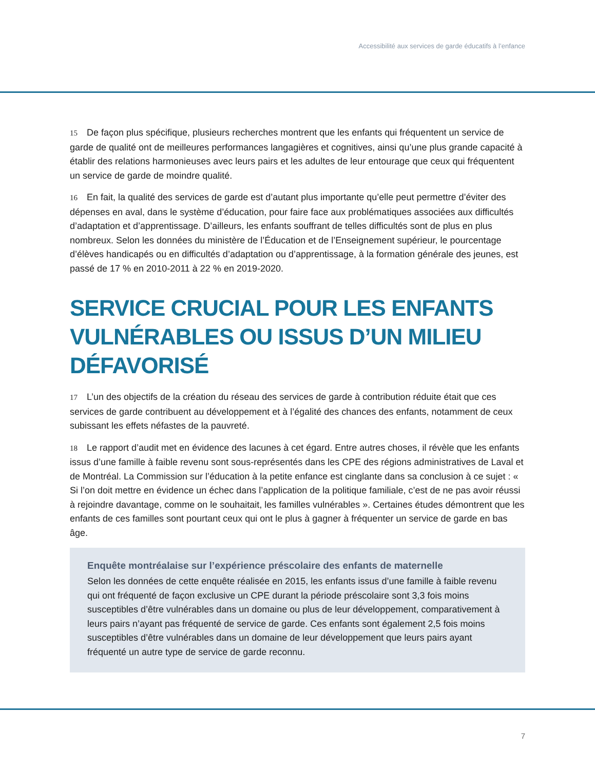Accessibilité aux services de garde éducatifs à l’enfance
15 De façon plus spécifique, plusieurs recherches montrent que les enfants qui fréquentent un service de garde de qualité ont de meilleures performances langagières et cognitives, ainsi qu’une plus grande capacité à établir des relations harmonieuses avec leurs pairs et les adultes de leur entourage que ceux qui fréquentent un service de garde de moindre qualité.
16 En fait, la qualité des services de garde est d’autant plus importante qu’elle peut permettre d’éviter des dépenses en aval, dans le système d’éducation, pour faire face aux problématiques associées aux difficultés d’adaptation et d’apprentissage. D’ailleurs, les enfants souffrant de telles difficultés sont de plus en plus nombreux. Selon les données du ministère de l’Éducation et de l’Enseignement supérieur, le pourcentage d’élèves handicapés ou en difficultés d’adaptation ou d’apprentissage, à la formation générale des jeunes, est passé de 17 % en 2010-2011 à 22 % en 2019-2020.
SERVICE CRUCIAL POUR LES ENFANTS VULNÉRABLES OU ISSUS D’UN MILIEU DÉFAVORISÉ
17 L’un des objectifs de la création du réseau des services de garde à contribution réduite était que ces services de garde contribuent au développement et à l’égalité des chances des enfants, notamment de ceux subissant les effets néfastes de la pauvreté.
18 Le rapport d’audit met en évidence des lacunes à cet égard. Entre autres choses, il révèle que les enfants issus d’une famille à faible revenu sont sous-représentés dans les CPE des régions administratives de Laval et de Montréal. La Commission sur l’éducation à la petite enfance est cinglante dans sa conclusion à ce sujet : « Si l’on doit mettre en évidence un échec dans l’application de la politique familiale, c’est de ne pas avoir réussi à rejoindre davantage, comme on le souhaitait, les familles vulnérables ». Certaines études démontrent que les enfants de ces familles sont pourtant ceux qui ont le plus à gagner à fréquenter un service de garde en bas âge.
Enquête montréalaise sur l’expérience préscolaire des enfants de maternelle
Selon les données de cette enquête réalisée en 2015, les enfants issus d’une famille à faible revenu qui ont fréquenté de façon exclusive un CPE durant la période préscolaire sont 3,3 fois moins susceptibles d’être vulnérables dans un domaine ou plus de leur développement, comparativement à leurs pairs n’ayant pas fréquenté de service de garde. Ces enfants sont également 2,5 fois moins susceptibles d’être vulnérables dans un domaine de leur développement que leurs pairs ayant fréquenté un autre type de service de garde reconnu.
7